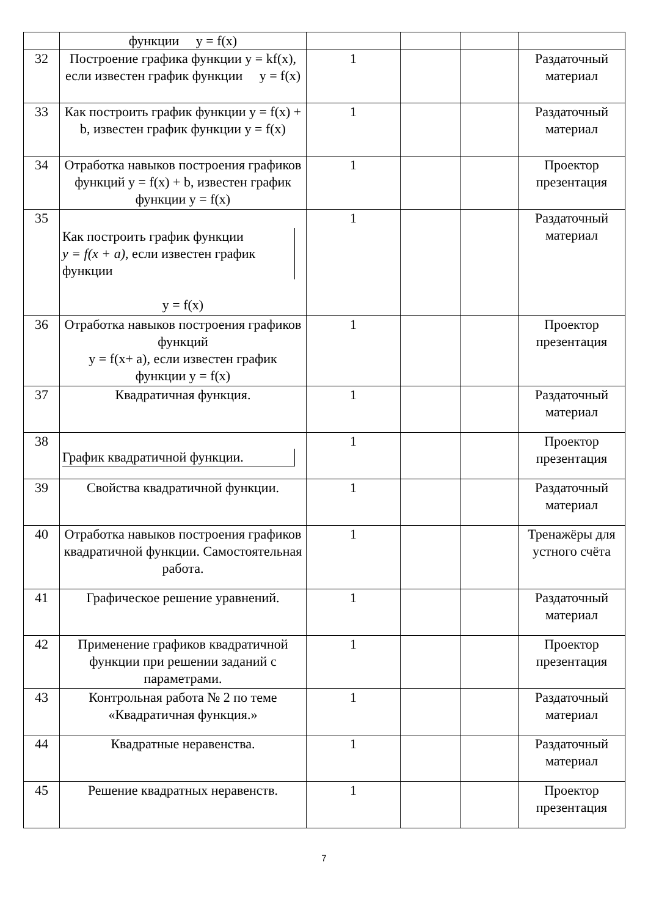| | функции y = f(x) | | | | |
| 32 | Построение графика функции y = kf(x), если известен график функции y = f(x) | 1 | | | Раздаточный материал |
| 33 | Как построить график функции y = f(x) + b, известен график функции y = f(x) | 1 | | | Раздаточный материал |
| 34 | Отработка навыков построения графиков функций y = f(x) + b, известен график функции y = f(x) | 1 | | | Проектор презентация |
| 35 | Как построить график функции y = f(x + a) , если известен график функции y = f(x) | 1 | | | Раздаточный материал |
| 36 | Отработка навыков построения графиков функций y = f(x+ a), если известен график функции y = f(x) | 1 | | | Проектор презентация |
| 37 | Квадратичная функция. | 1 | | | Раздаточный материал |
| 38 | График квадратичной функции. | 1 | | | Проектор презентация |
| 39 | Свойства квадратичной функции. | 1 | | | Раздаточный материал |
| 40 | Отработка навыков построения графиков квадратичной функции. Самостоятельная работа. | 1 | | | Тренажёры для устного счёта |
| 41 | Графическое решение уравнений. | 1 | | | Раздаточный материал |
| 42 | Применение графиков квадратичной функции при решении заданий с параметрами. | 1 | | | Проектор презентация |
| 43 | Контрольная работа № 2 по теме «Квадратичная функция.» | 1 | | | Раздаточный материал |
| 44 | Квадратные неравенства. | 1 | | | Раздаточный материал |
| 45 | Решение квадратных неравенств. | 1 | | | Проектор презентация |
7